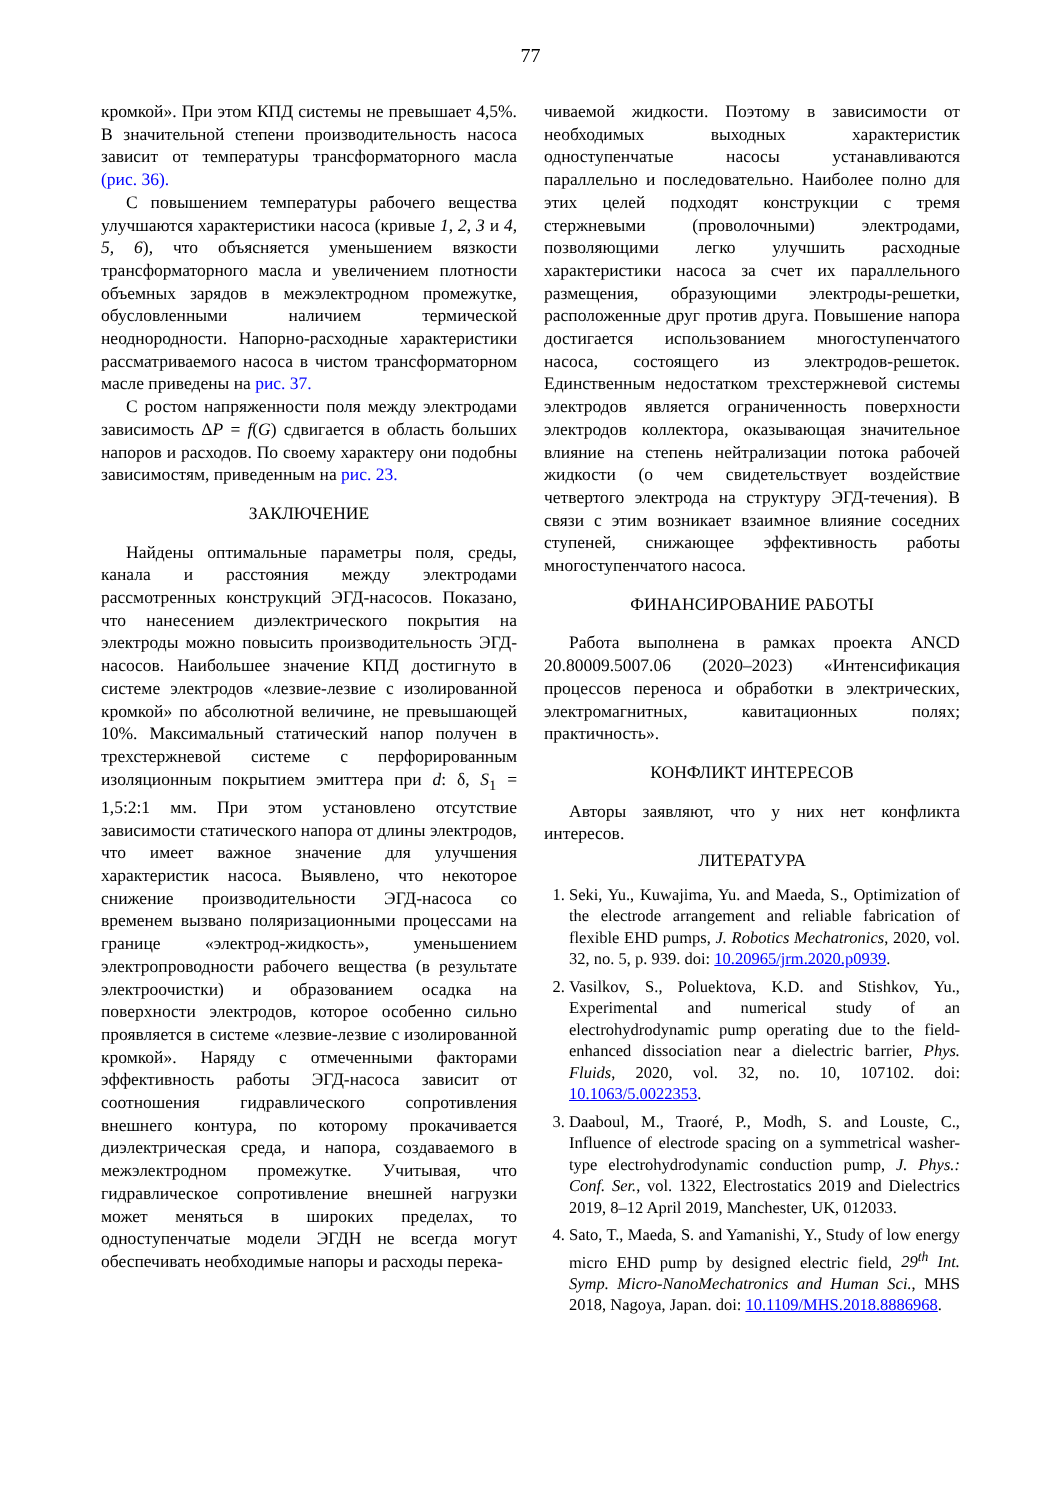77
кромкой». При этом КПД системы не превышает 4,5%. В значительной степени производительность насоса зависит от температуры трансформаторного масла (рис. 36).
С повышением температуры рабочего вещества улучшаются характеристики насоса (кривые 1, 2, 3 и 4, 5, 6), что объясняется уменьшением вязкости трансформаторного масла и увеличением плотности объемных зарядов в межэлектродном промежутке, обусловленными наличием термической неоднородности. Напорно-расходные характеристики рассматриваемого насоса в чистом трансформаторном масле приведены на рис. 37.
С ростом напряженности поля между электродами зависимость ΔP = f(G) сдвигается в область больших напоров и расходов. По своему характеру они подобны зависимостям, приведенным на рис. 23.
ЗАКЛЮЧЕНИЕ
Найдены оптимальные параметры поля, среды, канала и расстояния между электродами рассмотренных конструкций ЭГД-насосов. Показано, что нанесением диэлектрического покрытия на электроды можно повысить производительность ЭГД-насосов. Наибольшее значение КПД достигнуто в системе электродов «лезвие-лезвие с изолированной кромкой» по абсолютной величине, не превышающей 10%. Максимальный статический напор получен в трехстержневой системе с перфорированным изоляционным покрытием эмиттера при d: δ, S<sub>1</sub> = 1,5:2:1 мм. При этом установлено отсутствие зависимости статического напора от длины электродов, что имеет важное значение для улучшения характеристик насоса. Выявлено, что некоторое снижение производительности ЭГД-насоса со временем вызвано поляризационными процессами на границе «электрод-жидкость», уменьшением электропроводности рабочего вещества (в результате электроочистки) и образованием осадка на поверхности электродов, которое особенно сильно проявляется в системе «лезвие-лезвие с изолированной кромкой». Наряду с отмеченными факторами эффективность работы ЭГД-насоса зависит от соотношения гидравлического сопротивления внешнего контура, по которому прокачивается диэлектрическая среда, и напора, создаваемого в межэлектродном промежутке. Учитывая, что гидравлическое сопротивление внешней нагрузки может меняться в широких пределах, то одноступенчатые модели ЭГДН не всегда могут обеспечивать необходимые напоры и расходы перека-
чиваемой жидкости. Поэтому в зависимости от необходимых выходных характеристик одноступенчатые насосы устанавливаются параллельно и последовательно. Наиболее полно для этих целей подходят конструкции с тремя стержневыми (проволочными) электродами, позволяющими легко улучшить расходные характеристики насоса за счет их параллельного размещения, образующими электроды-решетки, расположенные друг против друга. Повышение напора достигается использованием многоступенчатого насоса, состоящего из электродов-решеток. Единственным недостатком трехстержневой системы электродов является ограниченность поверхности электродов коллектора, оказывающая значительное влияние на степень нейтрализации потока рабочей жидкости (о чем свидетельствует воздействие четвертого электрода на структуру ЭГД-течения). В связи с этим возникает взаимное влияние соседних ступеней, снижающее эффективность работы многоступенчатого насоса.
ФИНАНСИРОВАНИЕ РАБОТЫ
Работа выполнена в рамках проекта ANCD 20.80009.5007.06 (2020–2023) «Интенсификация процессов переноса и обработки в электрических, электромагнитных, кавитационных полях; практичность».
КОНФЛИКТ ИНТЕРЕСОВ
Авторы заявляют, что у них нет конфликта интересов.
ЛИТЕРАТУРА
1. Seki, Yu., Kuwajima, Yu. and Maeda, S., Optimization of the electrode arrangement and reliable fabrication of flexible EHD pumps, J. Robotics Mechatronics, 2020, vol. 32, no. 5, p. 939. doi: 10.20965/jrm.2020.p0939.
2. Vasilkov, S., Poluektova, K.D. and Stishkov, Yu., Experimental and numerical study of an electrohydrodynamic pump operating due to the field-enhanced dissociation near a dielectric barrier, Phys. Fluids, 2020, vol. 32, no. 10, 107102. doi: 10.1063/5.0022353.
3. Daaboul, M., Traoré, P., Modh, S. and Louste, C., Influence of electrode spacing on a symmetrical washer-type electrohydrodynamic conduction pump, J. Phys.: Conf. Ser., vol. 1322, Electrostatics 2019 and Dielectrics 2019, 8–12 April 2019, Manchester, UK, 012033.
4. Sato, T., Maeda, S. and Yamanishi, Y., Study of low energy micro EHD pump by designed electric field, 29<sup>th</sup> Int. Symp. Micro-NanoMechatronics and Human Sci., MHS 2018, Nagoya, Japan. doi: 10.1109/MHS.2018.8886968.